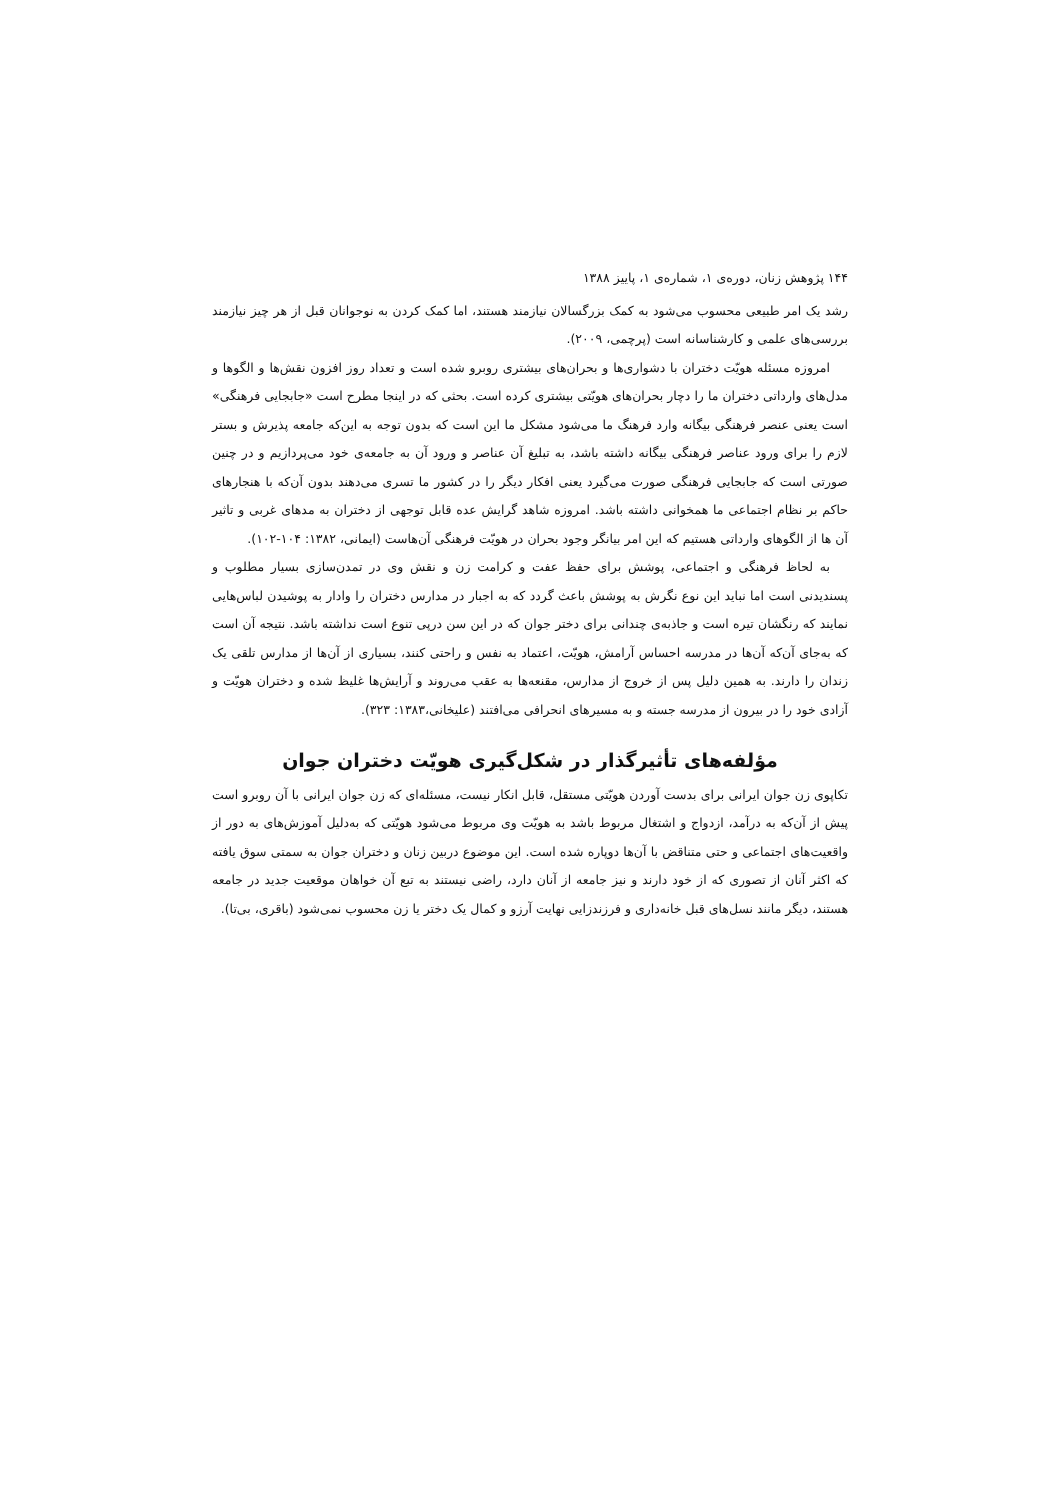۱۴۴ پژوهش زنان، دوره‌ی ۱، شماره‌ی ۱، پاییز ۱۳۸۸
رشد یک امر طبیعی محسوب می‌شود به کمک بزرگسالان نیازمند هستند، اما کمک کردن به نوجوانان قبل از هر چیز نیازمند بررسی‌های علمی و کارشناسانه است (پرچمی، ۲۰۰۹).
امروزه مسئله هویّت دختران با دشواری‌ها و بحران‌های بیشتری روبرو شده است و تعداد روز افزون نقش‌ها و الگوها و مدل‌های وارداتی دختران ما را دچار بحران‌های هویّتی بیشتری کرده است. بحثی که در اینجا مطرح است «جابجایی فرهنگی» است یعنی عنصر فرهنگی بیگانه وارد فرهنگ ما می‌شود مشکل ما این است که بدون توجه به این‌که جامعه پذیرش و بستر لازم را برای ورود عناصر فرهنگی بیگانه داشته باشد، به تبلیغ آن عناصر و ورود آن به جامعه‌ی خود می‌پردازیم و در چنین صورتی است که جابجایی فرهنگی صورت می‌گیرد یعنی افکار دیگر را در کشور ما تسری می‌دهند بدون آن‌که با هنجارهای حاکم بر نظام اجتماعی ما همخوانی داشته باشد. امروزه شاهد گرایش عده قابل توجهی از دختران به مدهای غربی و تاثیر آن ها از الگوهای وارداتی هستیم که این امر بیانگر وجود بحران در هویّت فرهنگی آن‌هاست (ایمانی، ۱۳۸۲: ۱۰۴-۱۰۲).
به لحاظ فرهنگی و اجتماعی، پوشش برای حفظ عفت و کرامت زن و نقش وی در تمدن‌سازی بسیار مطلوب و پسندیدنی است اما نباید این نوع نگرش به پوشش باعث گردد که به اجبار در مدارس دختران را وادار به پوشیدن لباس‌هایی نمایند که رنگشان تیره است و جاذبه‌ی چندانی برای دختر جوان که در این سن درپی تنوع است نداشته باشد. نتیجه آن است که به‌جای آن‌که آن‌ها در مدرسه احساس آرامش، هویّت، اعتماد به نفس و راحتی کنند، بسیاری از آن‌ها از مدارس تلقی یک زندان را دارند. به همین دلیل پس از خروج از مدارس، مقنعه‌ها به عقب می‌روند و آرایش‌ها غلیظ شده و دختران هویّت و آزادی خود را در بیرون از مدرسه جسته و به مسیرهای انحرافی می‌افتند (علیخانی،۱۳۸۳: ۳۲۳).
مؤلفه‌های تأثیرگذار در شکل‌گیری هویّت دختران جوان
تکاپوی زن جوان ایرانی برای بدست آوردن هویّتی مستقل، قابل انکار نیست، مسئله‌ای که زن جوان ایرانی با آن روبرو است پیش از آن‌که به درآمد، ازدواج و اشتغال مربوط باشد به هویّت وی مربوط می‌شود هویّتی که به‌دلیل آموزش‌های به دور از واقعیت‌های اجتماعی و حتی متناقض با آن‌ها دوپاره شده است. این موضوع دربین زنان و دختران جوان به سمتی سوق یافته که اکثر آنان از تصوری که از خود دارند و نیز جامعه از آنان دارد، راضی نیستند به تبع آن خواهان موقعیت جدید در جامعه هستند، دیگر مانند نسل‌های قبل خانه‌داری و فرزندزایی نهایت آرزو و کمال یک دختر یا زن محسوب نمی‌شود (باقری، بی‌تا).